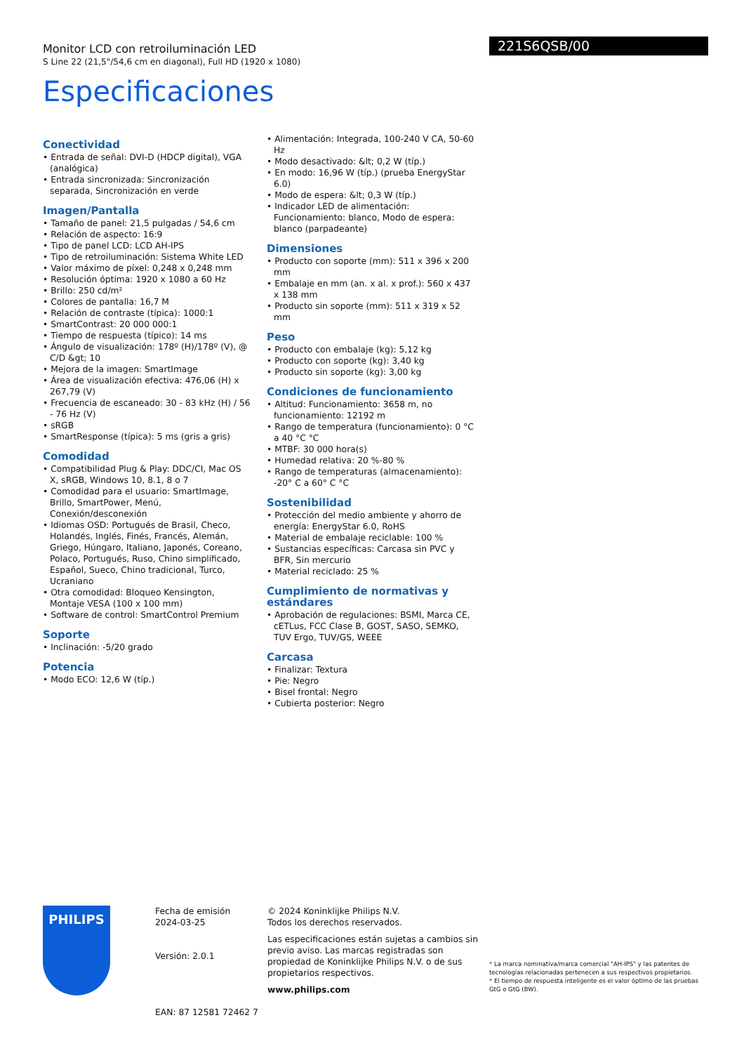221S6QSB/00
Monitor LCD con retroiluminación LED
S Line 22 (21,5"/54,6 cm en diagonal), Full HD (1920 x 1080)
Especificaciones
Conectividad
• Entrada de señal: DVI-D (HDCP digital), VGA (analógica)
• Entrada sincronizada: Sincronización separada, Sincronización en verde
Imagen/Pantalla
• Tamaño de panel: 21,5 pulgadas / 54,6 cm
• Relación de aspecto: 16:9
• Tipo de panel LCD: LCD AH-IPS
• Tipo de retroiluminación: Sistema White LED
• Valor máximo de píxel: 0,248 x 0,248 mm
• Resolución óptima: 1920 x 1080 a 60 Hz
• Brillo: 250 cd/m²
• Colores de pantalla: 16,7 M
• Relación de contraste (típica): 1000:1
• SmartContrast: 20 000 000:1
• Tiempo de respuesta (típico): 14 ms
• Ángulo de visualización: 178º (H)/178º (V), @ C/D &gt; 10
• Mejora de la imagen: SmartImage
• Área de visualización efectiva: 476,06 (H) x 267,79 (V)
• Frecuencia de escaneado: 30 - 83 kHz (H) / 56 - 76 Hz (V)
• sRGB
• SmartResponse (típica): 5 ms (gris a gris)
Comodidad
• Compatibilidad Plug & Play: DDC/CI, Mac OS X, sRGB, Windows 10, 8.1, 8 o 7
• Comodidad para el usuario: SmartImage, Brillo, SmartPower, Menú, Conexión/desconexión
• Idiomas OSD: Portugués de Brasil, Checo, Holandés, Inglés, Finés, Francés, Alemán, Griego, Húngaro, Italiano, Japonés, Coreano, Polaco, Portugués, Ruso, Chino simplificado, Español, Sueco, Chino tradicional, Turco, Ucraniano
• Otra comodidad: Bloqueo Kensington, Montaje VESA (100 x 100 mm)
• Software de control: SmartControl Premium
Soporte
• Inclinación: -5/20 grado
Potencia
• Modo ECO: 12,6 W (típ.)
• Alimentación: Integrada, 100-240 V CA, 50-60 Hz
• Modo desactivado: &lt; 0,2 W (típ.)
• En modo: 16,96 W (típ.) (prueba EnergyStar 6.0)
• Modo de espera: &lt; 0,3 W (típ.)
• Indicador LED de alimentación: Funcionamiento: blanco, Modo de espera: blanco (parpadeante)
Dimensiones
• Producto con soporte (mm): 511 x 396 x 200 mm
• Embalaje en mm (an. x al. x prof.): 560 x 437 x 138 mm
• Producto sin soporte (mm): 511 x 319 x 52 mm
Peso
• Producto con embalaje (kg): 5,12 kg
• Producto con soporte (kg): 3,40 kg
• Producto sin soporte (kg): 3,00 kg
Condiciones de funcionamiento
• Altitud: Funcionamiento: 3658 m, no funcionamiento: 12192 m
• Rango de temperatura (funcionamiento): 0 °C a 40 °C °C
• MTBF: 30 000 hora(s)
• Humedad relativa: 20 %-80 %
• Rango de temperaturas (almacenamiento): -20° C a 60° C °C
Sostenibilidad
• Protección del medio ambiente y ahorro de energía: EnergyStar 6.0, RoHS
• Material de embalaje reciclable: 100 %
• Sustancias específicas: Carcasa sin PVC y BFR, Sin mercurio
• Material reciclado: 25 %
Cumplimiento de normativas y estándares
• Aprobación de regulaciones: BSMI, Marca CE, cETLus, FCC Clase B, GOST, SASO, SEMKO, TUV Ergo, TUV/GS, WEEE
Carcasa
• Finalizar: Textura
• Pie: Negro
• Bisel frontal: Negro
• Cubierta posterior: Negro
PHILIPS
Fecha de emisión
2024-03-25
Versión: 2.0.1
EAN: 87 12581 72462 7
© 2024 Koninklijke Philips N.V.
Todos los derechos reservados.
Las especificaciones están sujetas a cambios sin previo aviso. Las marcas registradas son propiedad de Koninklijke Philips N.V. o de sus propietarios respectivos.
www.philips.com
* La marca nominativa/marca comercial "AH-IPS" y las patentes de tecnologías relacionadas pertenecen a sus respectivos propietarios.
* El tiempo de respuesta inteligente es el valor óptimo de las pruebas GtG o GtG (BW).